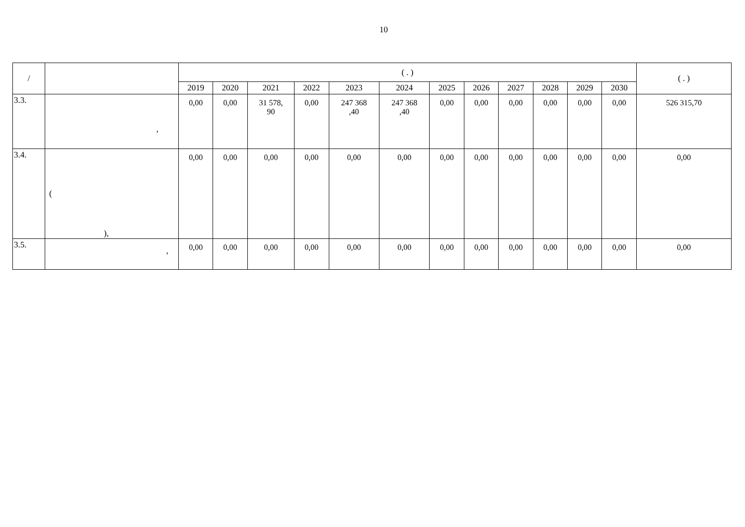10
| / | | ( . ) | | | | | | | | | | | | ( . ) |
| --- | --- | --- | --- | --- | --- | --- | --- | --- | --- | --- | --- | --- | --- | --- |
| | | 2019 | 2020 | 2021 | 2022 | 2023 | 2024 | 2025 | 2026 | 2027 | 2028 | 2029 | 2030 | |
| 3.3. | , | 0,00 | 0,00 | 31 578, 90 | 0,00 | 247 368 ,40 | 247 368 ,40 | 0,00 | 0,00 | 0,00 | 0,00 | 0,00 | 0,00 | 526 315,70 |
| 3.4. | ( ), | 0,00 | 0,00 | 0,00 | 0,00 | 0,00 | 0,00 | 0,00 | 0,00 | 0,00 | 0,00 | 0,00 | 0,00 | 0,00 |
| 3.5. | , | 0,00 | 0,00 | 0,00 | 0,00 | 0,00 | 0,00 | 0,00 | 0,00 | 0,00 | 0,00 | 0,00 | 0,00 | 0,00 |